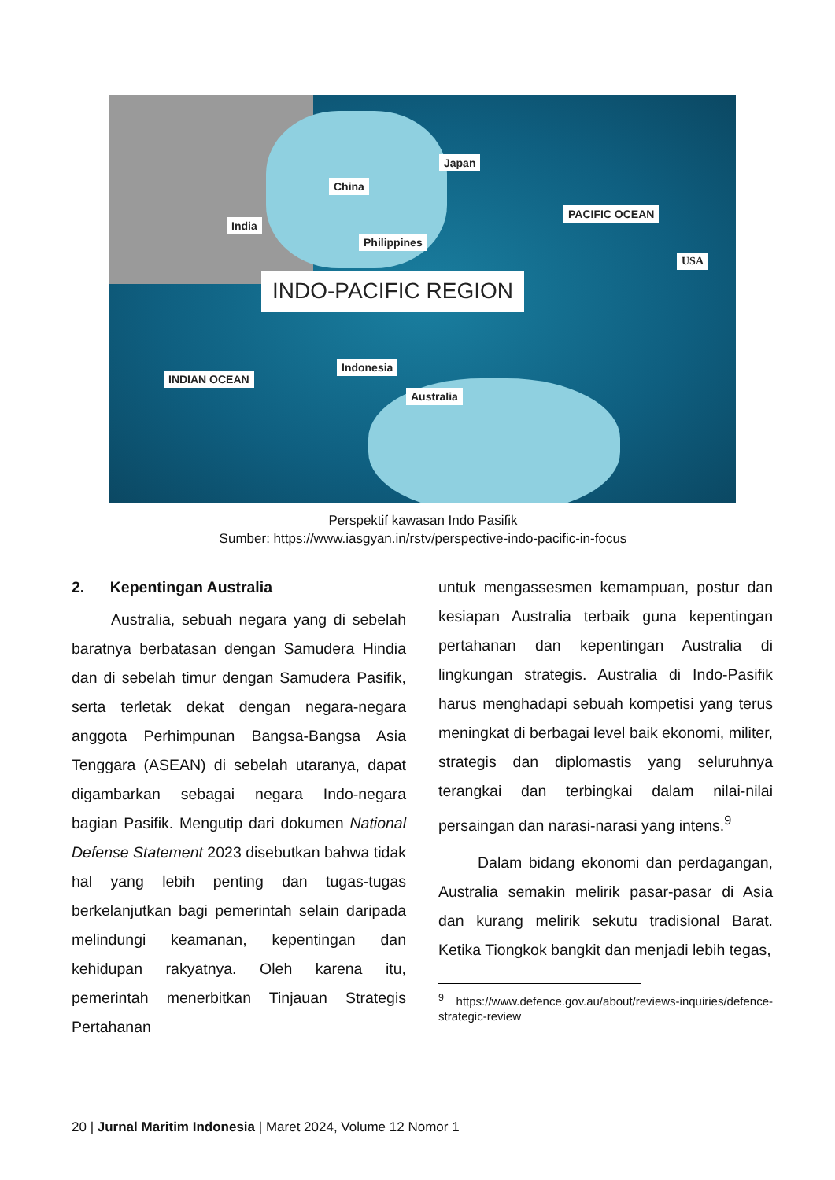China
Japan
India
Philippines
PACIFIC OCEAN
USA
INDO-PACIFIC REGION
Indonesia
INDIAN OCEAN
Australia
Perspektif kawasan Indo Pasifik
Sumber: https://www.iasgyan.in/rstv/perspective-indo-pacific-in-focus
2. Kepentingan Australia
Australia, sebuah negara yang di sebelah baratnya berbatasan dengan Samudera Hindia dan di sebelah timur dengan Samudera Pasifik, serta terletak dekat dengan negara-negara anggota Perhimpunan Bangsa-Bangsa Asia Tenggara (ASEAN) di sebelah utaranya, dapat digambarkan sebagai negara Indo-negara bagian Pasifik. Mengutip dari dokumen National Defense Statement 2023 disebutkan bahwa tidak hal yang lebih penting dan tugas-tugas berkelanjutkan bagi pemerintah selain daripada melindungi keamanan, kepentingan dan kehidupan rakyatnya. Oleh karena itu, pemerintah menerbitkan Tinjauan Strategis Pertahanan
untuk mengassesmen kemampuan, postur dan kesiapan Australia terbaik guna kepentingan pertahanan dan kepentingan Australia di lingkungan strategis. Australia di Indo-Pasifik harus menghadapi sebuah kompetisi yang terus meningkat di berbagai level baik ekonomi, militer, strategis dan diplomastis yang seluruhnya terangkai dan terbingkai dalam nilai-nilai persaingan dan narasi-narasi yang intens.<sup>9</sup>
Dalam bidang ekonomi dan perdagangan, Australia semakin melirik pasar-pasar di Asia dan kurang melirik sekutu tradisional Barat. Ketika Tiongkok bangkit dan menjadi lebih tegas,
<sup>9</sup> https://www.defence.gov.au/about/reviews-inquiries/defence-strategic-review
20 | Jurnal Maritim Indonesia | Maret 2024, Volume 12 Nomor 1